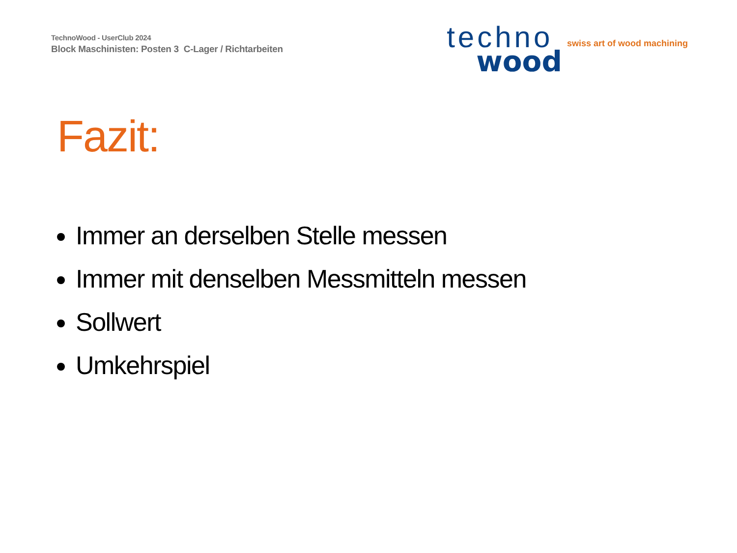TechnoWood - UserClub 2024
Block Maschinisten: Posten 3 C-Lager / Richtarbeiten
techno
wood
swiss art of wood machining
Fazit:
Immer an derselben Stelle messen
Immer mit denselben Messmitteln messen
Sollwert
Umkehrspiel